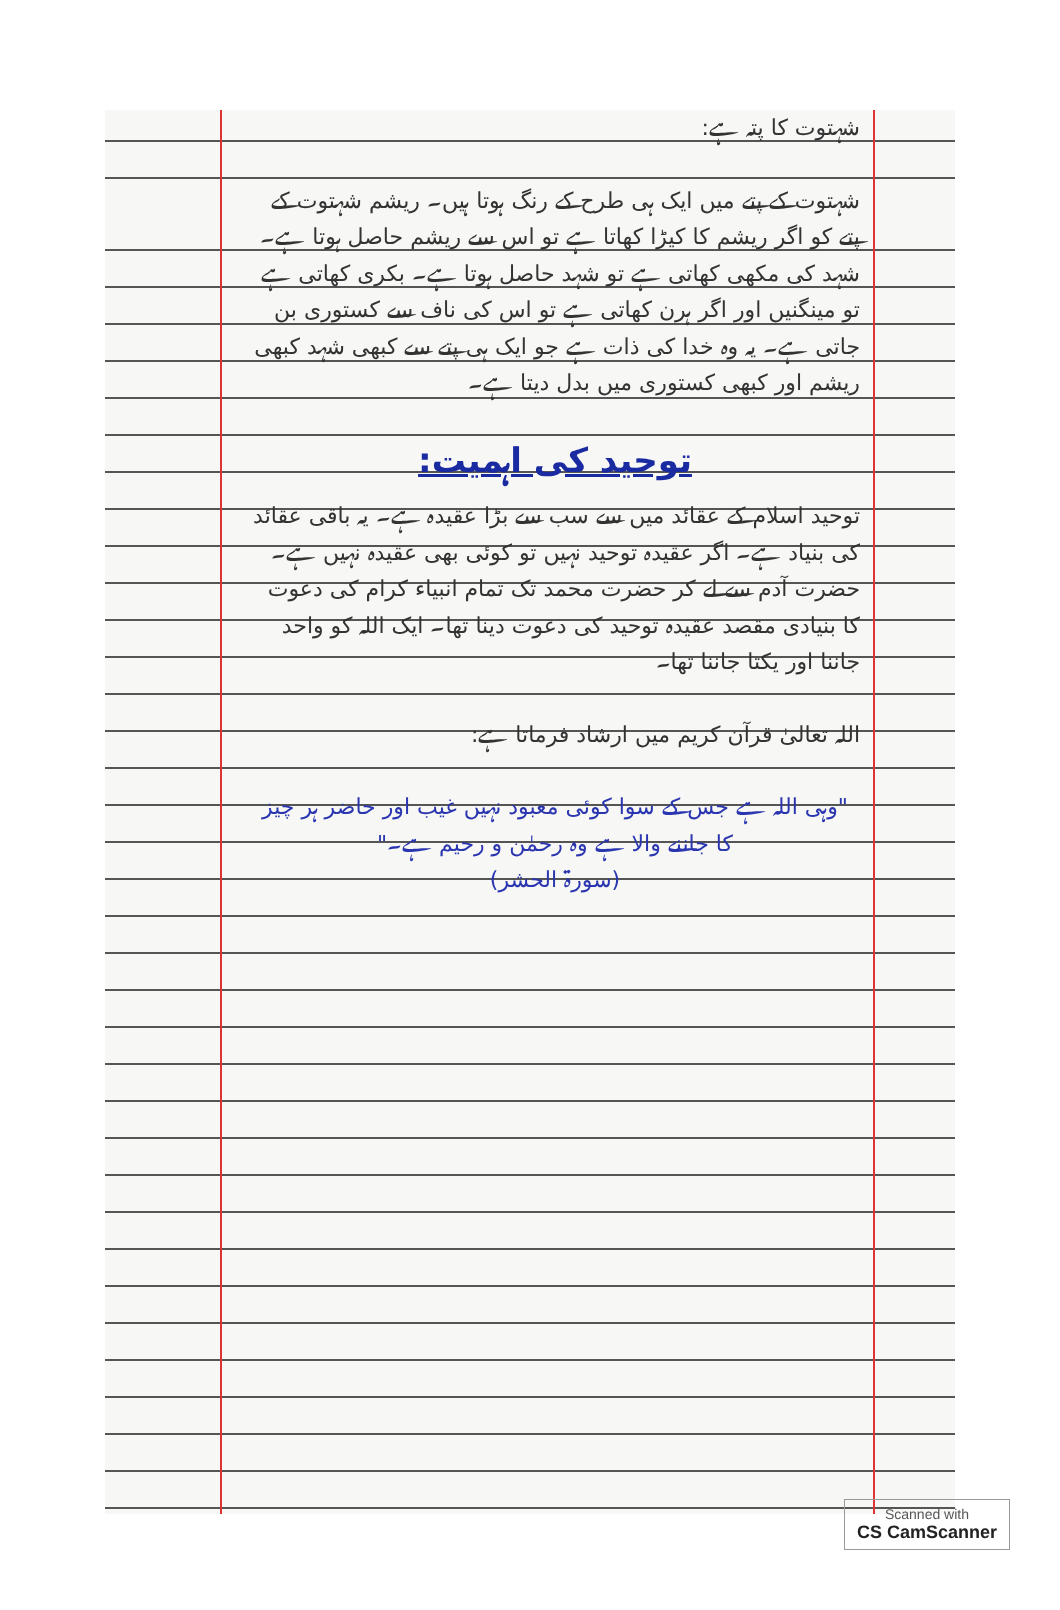شہتوت کا پتہ ہے:
شہتوت کے پتے میں ایک ہی طرح کے رنگ ہوتا ہیں۔ ریشم شہتوت کے پتے کو اگر ریشم کا کیڑا کھاتا ہے تو اس سے ریشم حاصل ہوتا ہے۔ شہد کی مکھی کھاتی ہے تو شہد حاصل ہوتا ہے۔ بکری کھاتی ہے تو مینگنیں اور اگر ہرن کھاتی ہے تو اس کی ناف سے کستوری بن جاتی ہے۔ یہ وہ خدا کی ذات ہے جو ایک ہی پتے سے کبھی شہد کبھی ریشم اور کبھی کستوری میں بدل دیتا ہے۔
توحید کی اہمیت:
توحید اسلام کے عقائد میں سے سب سے بڑا عقیدہ ہے۔ یہ باقی عقائد کی بنیاد ہے۔ اگر عقیدہ توحید نہیں تو کوئی بھی عقیدہ نہیں ہے۔ حضرت آدم سے لے کر حضرت محمد تک تمام انبیاء کرام کی دعوت کا بنیادی مقصد عقیدہ توحید کی دعوت دینا تھا۔ ایک اللہ کو واحد جاننا اور یکتا جاننا تھا۔
اللہ تعالیٰ قرآن کریم میں ارشاد فرماتا ہے:
"وہی اللہ ہے جس کے سوا کوئی معبود نہیں غیب اور حاضر ہر چیز کا جاننے والا ہے وہ رحمٰن و رحیم ہے۔"
(سورۃ الحشر)
Scanned with
CS CamScanner